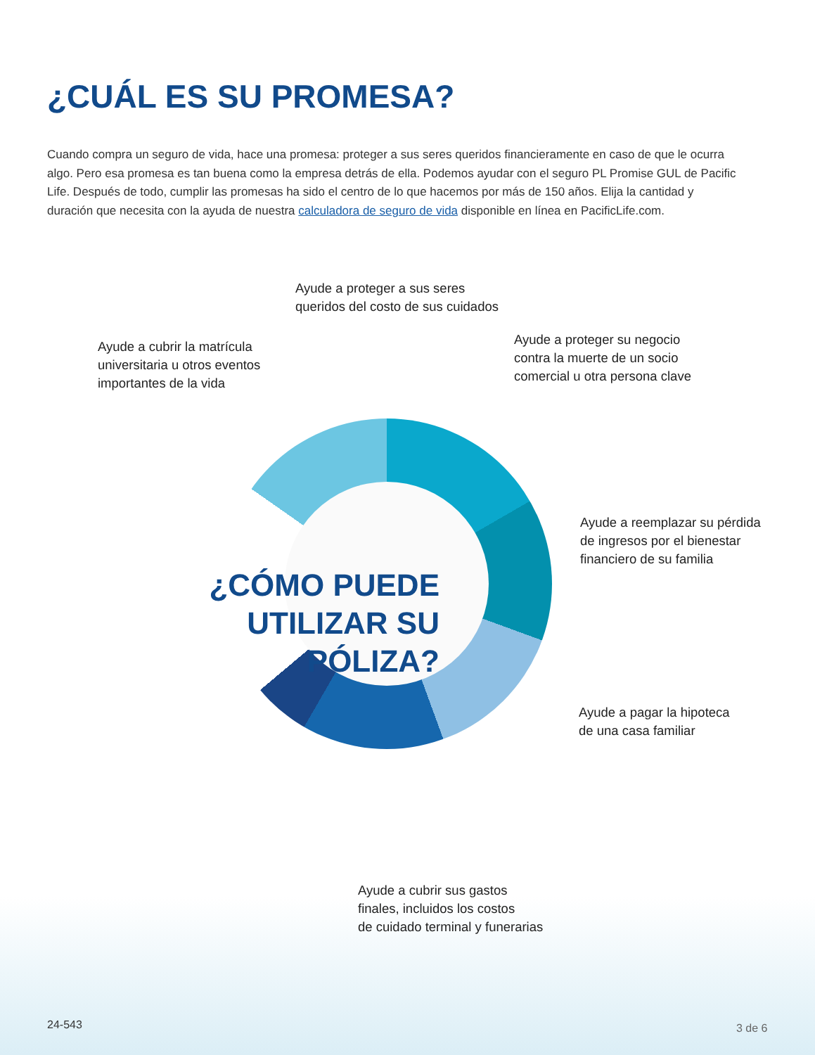¿CUÁL ES SU PROMESA?
Cuando compra un seguro de vida, hace una promesa: proteger a sus seres queridos financieramente en caso de que le ocurra algo. Pero esa promesa es tan buena como la empresa detrás de ella. Podemos ayudar con el seguro PL Promise GUL de Pacific Life. Después de todo, cumplir las promesas ha sido el centro de lo que hacemos por más de 150 años. Elija la cantidad y duración que necesita con la ayuda de nuestra calculadora de seguro de vida disponible en línea en PacificLife.com.
Ayude a proteger a sus seres
queridos del costo de sus cuidados
Ayude a cubrir la matrícula
universitaria u otros eventos
importantes de la vida
Ayude a proteger su negocio
contra la muerte de un socio
comercial u otra persona clave
Ayude a reemplazar su pérdida
de ingresos por el bienestar
financiero de su familia
¿CÓMO PUEDE UTILIZAR SU PÓLIZA?
Ayude a pagar la hipoteca
de una casa familiar
Ayude a cubrir sus gastos
finales, incluidos los costos
de cuidado terminal y funerarias
24-543 3 de 6